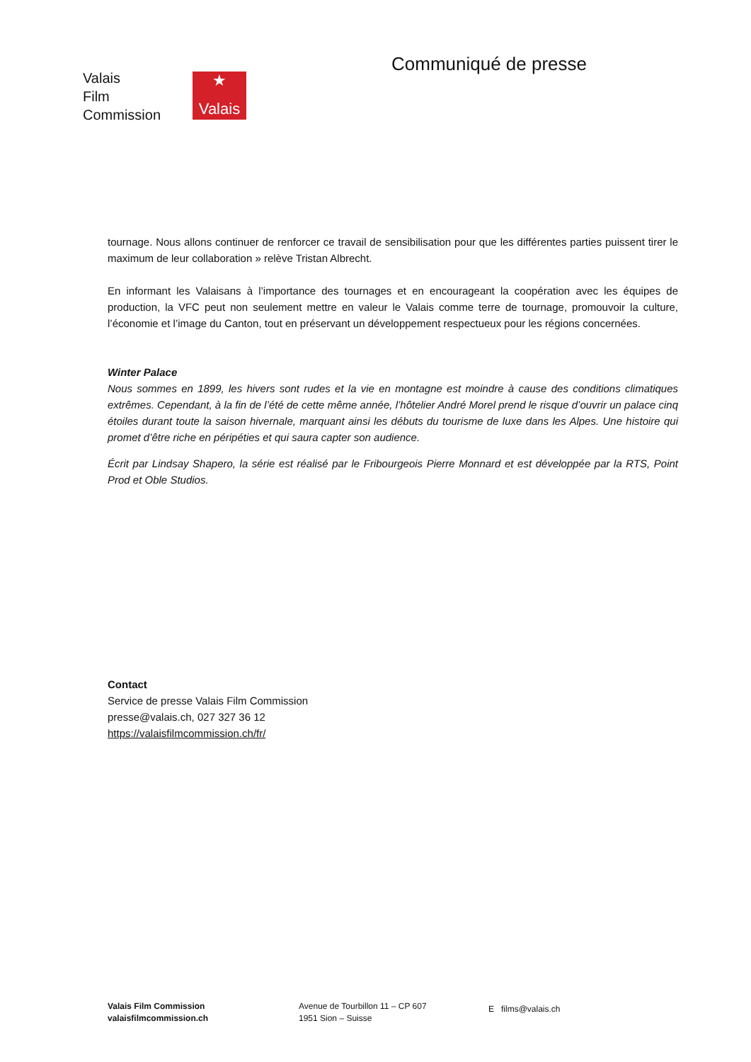Valais
Film
Commission
★
Valais
Communiqué de presse
tournage. Nous allons continuer de renforcer ce travail de sensibilisation pour que les différentes parties puissent tirer le maximum de leur collaboration » relève Tristan Albrecht.
En informant les Valaisans à l’importance des tournages et en encourageant la coopération avec les équipes de production, la VFC peut non seulement mettre en valeur le Valais comme terre de tournage, promouvoir la culture, l’économie et l’image du Canton, tout en préservant un développement respectueux pour les régions concernées.
Winter Palace
Nous sommes en 1899, les hivers sont rudes et la vie en montagne est moindre à cause des conditions climatiques extrêmes. Cependant, à la fin de l’été de cette même année, l’hôtelier André Morel prend le risque d’ouvrir un palace cinq étoiles durant toute la saison hivernale, marquant ainsi les débuts du tourisme de luxe dans les Alpes. Une histoire qui promet d’être riche en péripéties et qui saura capter son audience.
Écrit par Lindsay Shapero, la série est réalisé par le Fribourgeois Pierre Monnard et est développée par la RTS, Point Prod et Oble Studios.
Contact
Service de presse Valais Film Commission
presse@valais.ch, 027 327 36 12
https://valaisfilmcommission.ch/fr/
Valais Film Commission
valaisfilmcommission.ch
Avenue de Tourbillon 11 – CP 607
1951 Sion – Suisse
E films@valais.ch